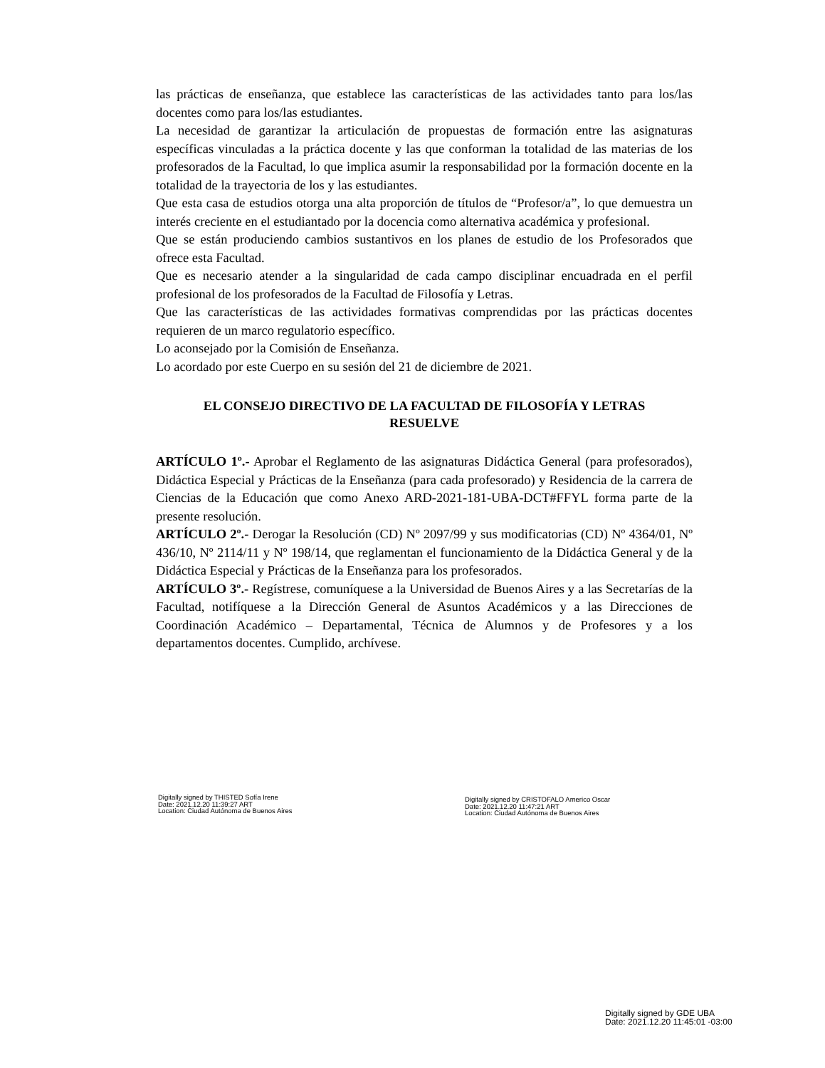las prácticas de enseñanza, que establece las características de las actividades tanto para los/las docentes como para los/las estudiantes.
La necesidad de garantizar la articulación de propuestas de formación entre las asignaturas específicas vinculadas a la práctica docente y las que conforman la totalidad de las materias de los profesorados de la Facultad, lo que implica asumir la responsabilidad por la formación docente en la totalidad de la trayectoria de los y las estudiantes.
Que esta casa de estudios otorga una alta proporción de títulos de “Profesor/a”, lo que demuestra un interés creciente en el estudiantado por la docencia como alternativa académica y profesional.
Que se están produciendo cambios sustantivos en los planes de estudio de los Profesorados que ofrece esta Facultad.
Que es necesario atender a la singularidad de cada campo disciplinar encuadrada en el perfil profesional de los profesorados de la Facultad de Filosofía y Letras.
Que las características de las actividades formativas comprendidas por las prácticas docentes requieren de un marco regulatorio específico.
Lo aconsejado por la Comisión de Enseñanza.
Lo acordado por este Cuerpo en su sesión del 21 de diciembre de 2021.
EL CONSEJO DIRECTIVO DE LA FACULTAD DE FILOSOFÍA Y LETRAS
RESUELVE
ARTÍCULO 1º.- Aprobar el Reglamento de las asignaturas Didáctica General (para profesorados), Didáctica Especial y Prácticas de la Enseñanza (para cada profesorado) y Residencia de la carrera de Ciencias de la Educación que como Anexo ARD-2021-181-UBA-DCT#FFYL forma parte de la presente resolución.
ARTÍCULO 2º.- Derogar la Resolución (CD) Nº 2097/99 y sus modificatorias (CD) Nº 4364/01, Nº 436/10, Nº 2114/11 y Nº 198/14, que reglamentan el funcionamiento de la Didáctica General y de la Didáctica Especial y Prácticas de la Enseñanza para los profesorados.
ARTÍCULO 3º.- Regístrese, comuníquese a la Universidad de Buenos Aires y a las Secretarías de la Facultad, notifíquese a la Dirección General de Asuntos Académicos y a las Direcciones de Coordinación Académico – Departamental, Técnica de Alumnos y de Profesores y a los departamentos docentes. Cumplido, archívese.
Digitally signed by THISTED Sofía Irene
Date: 2021.12.20 11:39:27 ART
Location: Ciudad Autónoma de Buenos Aires
Digitally signed by CRISTOFALO Americo Oscar
Date: 2021.12.20 11:47:21 ART
Location: Ciudad Autónoma de Buenos Aires
Digitally signed by GDE UBA
Date: 2021.12.20 11:45:01 -03:00